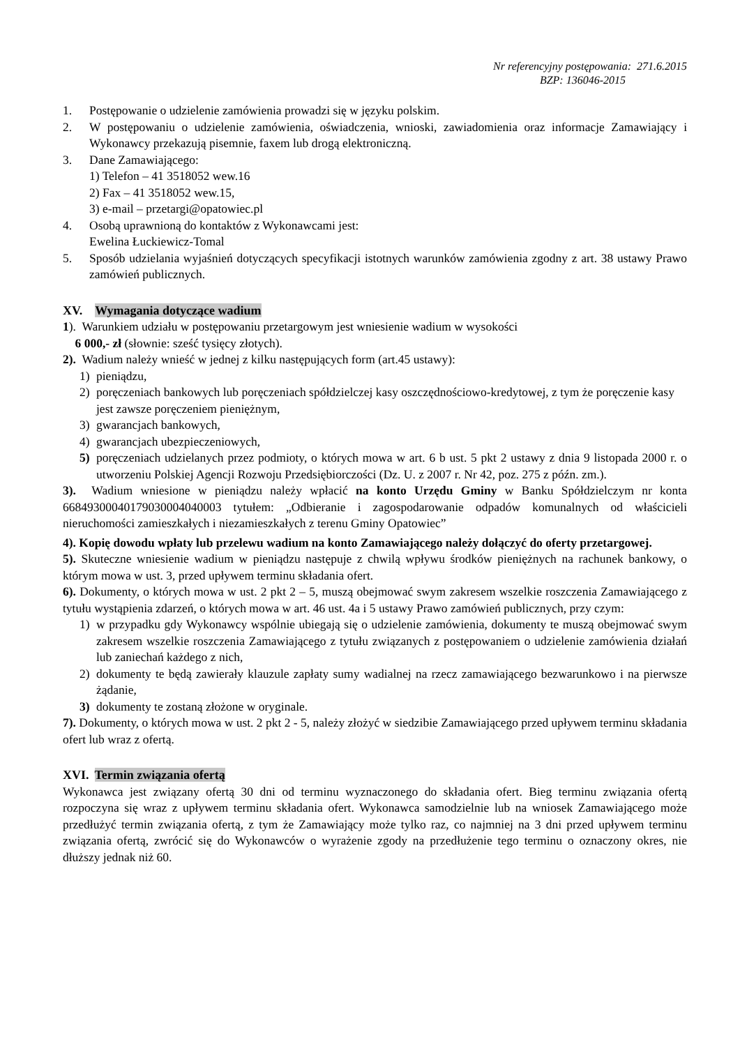Nr referencyjny postępowania: 271.6.2015
BZP: 136046-2015
1. Postępowanie o udzielenie zamówienia prowadzi się w języku polskim.
2. W postępowaniu o udzielenie zamówienia, oświadczenia, wnioski, zawiadomienia oraz informacje Zamawiający i Wykonawcy przekazują pisemnie, faxem lub drogą elektroniczną.
3. Dane Zamawiającego:
1) Telefon – 41 3518052 wew.16
2) Fax – 41 3518052 wew.15,
3) e-mail – przetargi@opatowiec.pl
4. Osobą uprawnioną do kontaktów z Wykonawcami jest:
Ewelina Łuckiewicz-Tomal
5. Sposób udzielania wyjaśnień dotyczących specyfikacji istotnych warunków zamówienia zgodny z art. 38 ustawy Prawo zamówień publicznych.
XV. Wymagania dotyczące wadium
1). Warunkiem udziału w postępowaniu przetargowym jest wniesienie wadium w wysokości
6 000,- zł (słownie: sześć tysięcy złotych).
2). Wadium należy wnieść w jednej z kilku następujących form (art.45 ustawy):
1) pieniądzu,
2) poręczeniach bankowych lub poręczeniach spółdzielczej kasy oszczędnościowo-kredytowej, z tym że poręczenie kasy jest zawsze poręczeniem pieniężnym,
3) gwarancjach bankowych,
4) gwarancjach ubezpieczeniowych,
5) poręczeniach udzielanych przez podmioty, o których mowa w art. 6 b ust. 5 pkt 2 ustawy z dnia 9 listopada 2000 r. o utworzeniu Polskiej Agencji Rozwoju Przedsiębiorczości (Dz. U. z 2007 r. Nr 42, poz. 275 z późn. zm.).
3). Wadium wniesione w pieniądzu należy wpłacić na konto Urzędu Gminy w Banku Spółdzielczym nr konta 66849300040179030004040003 tytułem: „Odbieranie i zagospodarowanie odpadów komunalnych od właścicieli nieruchomości zamieszkałych i niezamieszkałych z terenu Gminy Opatowiec”
4). Kopię dowodu wpłaty lub przelewu wadium na konto Zamawiającego należy dołączyć do oferty przetargowej.
5). Skuteczne wniesienie wadium w pieniądzu następuje z chwilą wpływu środków pieniężnych na rachunek bankowy, o którym mowa w ust. 3, przed upływem terminu składania ofert.
6). Dokumenty, o których mowa w ust. 2 pkt 2 – 5, muszą obejmować swym zakresem wszelkie roszczenia Zamawiającego z tytułu wystąpienia zdarzeń, o których mowa w art. 46 ust. 4a i 5 ustawy Prawo zamówień publicznych, przy czym:
1) w przypadku gdy Wykonawcy wspólnie ubiegają się o udzielenie zamówienia, dokumenty te muszą obejmować swym zakresem wszelkie roszczenia Zamawiającego z tytułu związanych z postępowaniem o udzielenie zamówienia działań lub zaniechań każdego z nich,
2) dokumenty te będą zawierały klauzule zapłaty sumy wadialnej na rzecz zamawiającego bezwarunkowo i na pierwsze żądanie,
3) dokumenty te zostaną złożone w oryginale.
7). Dokumenty, o których mowa w ust. 2 pkt 2 - 5, należy złożyć w siedzibie Zamawiającego przed upływem terminu składania ofert lub wraz z ofertą.
XVI. Termin związania ofertą
Wykonawca jest związany ofertą 30 dni od terminu wyznaczonego do składania ofert. Bieg terminu związania ofertą rozpoczyna się wraz z upływem terminu składania ofert. Wykonawca samodzielnie lub na wniosek Zamawiającego może przedłużyć termin związania ofertą, z tym że Zamawiający może tylko raz, co najmniej na 3 dni przed upływem terminu związania ofertą, zwrócić się do Wykonawców o wyrażenie zgody na przedłużenie tego terminu o oznaczony okres, nie dłuższy jednak niż 60.